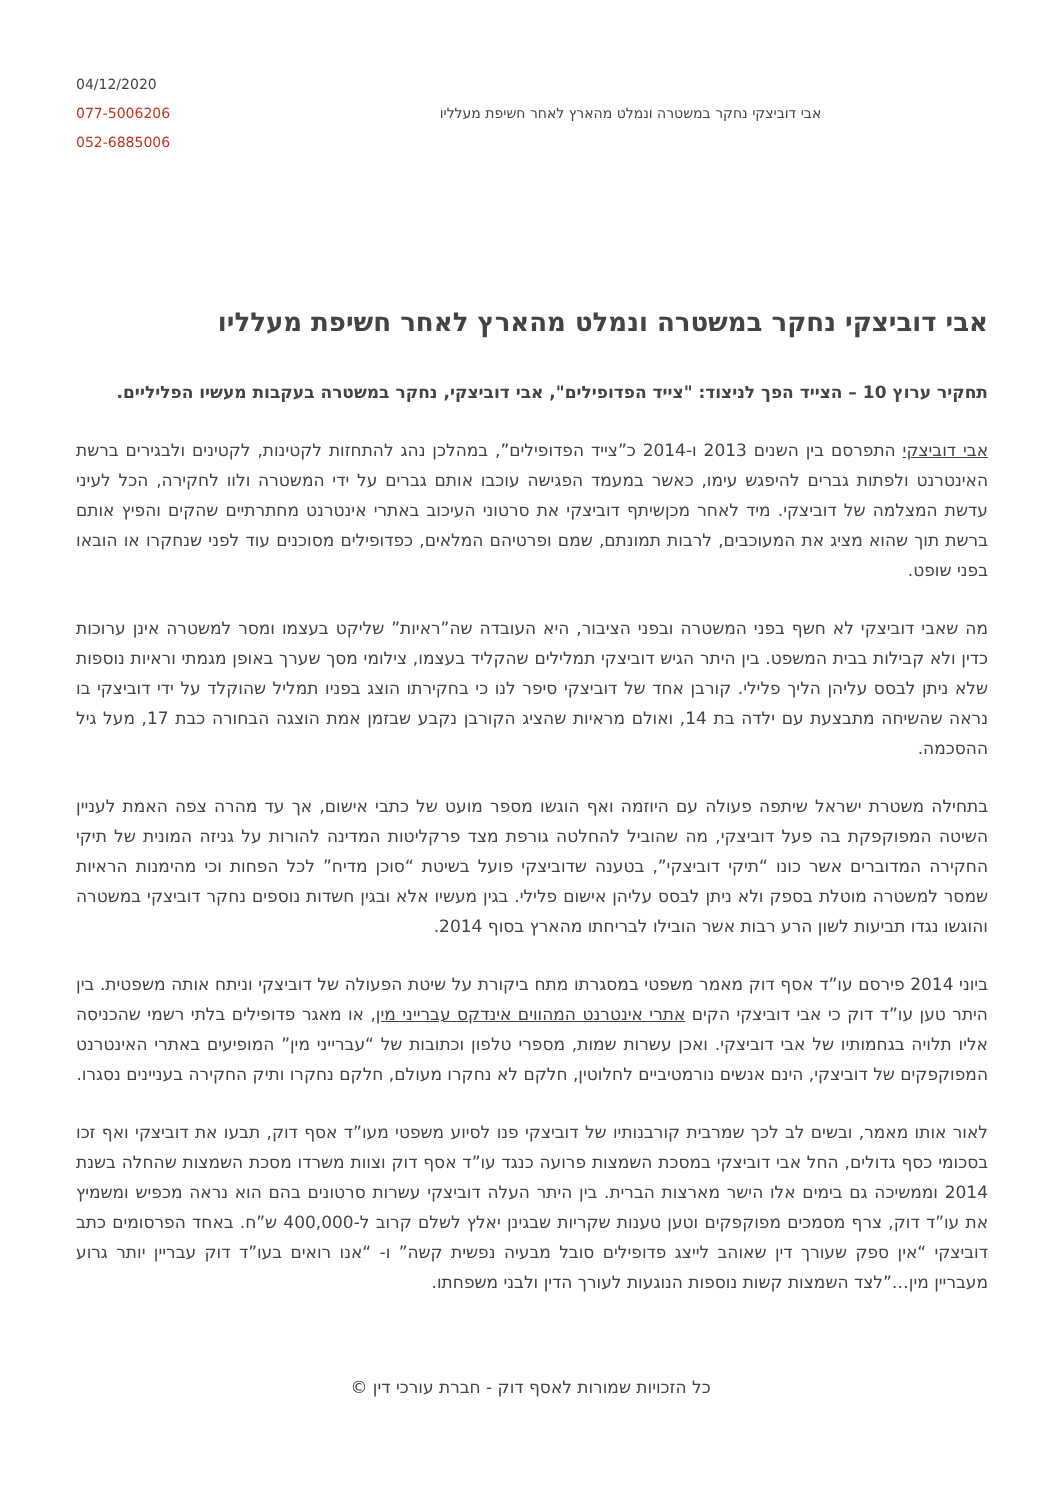04/12/2020
077-5006206
052-6885006
אבי דוביצקי נחקר במשטרה ונמלט מהארץ לאחר חשיפת מעלליו
אבי דוביצקי נחקר במשטרה ונמלט מהארץ לאחר חשיפת מעלליו
תחקיר ערוץ 10 – הצייד הפך לניצוד: "צייד הפדופילים", אבי דוביצקי, נחקר במשטרה בעקבות מעשיו הפליליים.
אבי דוביצקי התפרסם בין השנים 2013 ו-2014 כ”צייד הפדופילים”, במהלכן נהג להתחזות לקטינות, לקטינים ולבגירים ברשת האינטרנט ולפתות גברים להיפגש עימו, כאשר במעמד הפגישה עוכבו אותם גברים על ידי המשטרה ולוו לחקירה, הכל לעיני עדשת המצלמה של דוביצקי. מיד לאחר מכןשיתף דוביצקי את סרטוני העיכוב באתרי אינטרנט מחתרתיים שהקים והפיץ אותם ברשת תוך שהוא מציג את המעוכבים, לרבות תמונתם, שמם ופרטיהם המלאים, כפדופילים מסוכנים עוד לפני שנחקרו או הובאו בפני שופט.
מה שאבי דוביצקי לא חשף בפני המשטרה ובפני הציבור, היא העובדה שה”ראיות” שליקט בעצמו ומסר למשטרה אינן ערוכות כדין ולא קבילות בבית המשפט. בין היתר הגיש דוביצקי תמלילים שהקליד בעצמו, צילומי מסך שערך באופן מגמתי וראיות נוספות שלא ניתן לבסס עליהן הליך פלילי. קורבן אחד של דוביצקי סיפר לנו כי בחקירתו הוצג בפניו תמליל שהוקלד על ידי דוביצקי בו נראה שהשיחה מתבצעת עם ילדה בת 14, ואולם מראיות שהציג הקורבן נקבע שבזמן אמת הוצגה הבחורה כבת 17, מעל גיל ההסכמה.
בתחילה משטרת ישראל שיתפה פעולה עם היוזמה ואף הוגשו מספר מועט של כתבי אישום, אך עד מהרה צפה האמת לעניין השיטה המפוקפקת בה פעל דוביצקי, מה שהוביל להחלטה גורפת מצד פרקליטות המדינה להורות על גניזה המונית של תיקי החקירה המדוברים אשר כונו “תיקי דוביצקי”, בטענה שדוביצקי פועל בשיטת “סוכן מדיח” לכל הפחות וכי מהימנות הראיות שמסר למשטרה מוטלת בספק ולא ניתן לבסס עליהן אישום פלילי. בגין מעשיו אלא ובגין חשדות נוספים נחקר דוביצקי במשטרה והוגשו נגדו תביעות לשון הרע רבות אשר הובילו לבריחתו מהארץ בסוף 2014.
ביוני 2014 פירסם עו”ד אסף דוק מאמר משפטי במסגרתו מתח ביקורת על שיטת הפעולה של דוביצקי וניתח אותה משפטית. בין היתר טען עו”ד דוק כי אבי דוביצקי הקים אתרי אינטרנט המהווים אינדקס עברייני מין, או מאגר פדופילים בלתי רשמי שהכניסה אליו תלויה בגחמותיו של אבי דוביצקי. ואכן עשרות שמות, מספרי טלפון וכתובות של “עברייני מין” המופיעים באתרי האינטרנט המפוקפקים של דוביצקי, הינם אנשים נורמטיביים לחלוטין, חלקם לא נחקרו מעולם, חלקם נחקרו ותיק החקירה בעניינים נסגרו.
לאור אותו מאמר, ובשים לב לכך שמרבית קורבנותיו של דוביצקי פנו לסיוע משפטי מעו”ד אסף דוק, תבעו את דוביצקי ואף זכו בסכומי כסף גדולים, החל אבי דוביצקי במסכת השמצות פרועה כנגד עו”ד אסף דוק וצוות משרדו מסכת השמצות שהחלה בשנת 2014 וממשיכה גם בימים אלו הישר מארצות הברית. בין היתר העלה דוביצקי עשרות סרטונים בהם הוא נראה מכפיש ומשמיץ את עו”ד דוק, צרף מסמכים מפוקפקים וטען טענות שקריות שבגינן יאלץ לשלם קרוב ל-400,000 ש”ח. באחד הפרסומים כתב דוביצקי “אין ספק שעורך דין שאוהב לייצג פדופילים סובל מבעיה נפשית קשה” ו- “אנו רואים בעו”ד דוק עבריין יותר גרוע מעבריין מין…”לצד השמצות קשות נוספות הנוגעות לעורך הדין ולבני משפחתו.
כל הזכויות שמורות לאסף דוק - חברת עורכי דין ©